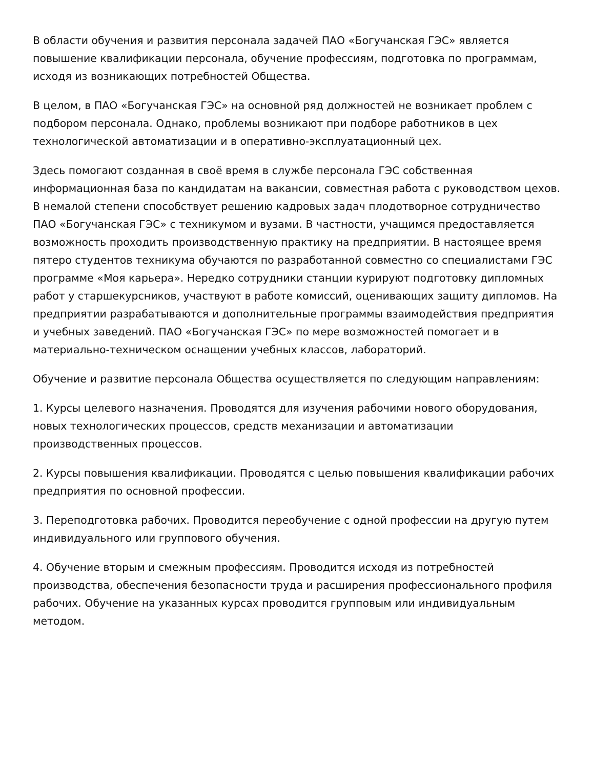В области обучения и развития персонала задачей ПАО «Богучанская ГЭС» является повышение квалификации персонала, обучение профессиям, подготовка по программам, исходя из возникающих потребностей Общества.
В целом, в ПАО «Богучанская ГЭС» на основной ряд должностей не возникает проблем с подбором персонала. Однако, проблемы возникают при подборе работников в цех технологической автоматизации и в оперативно-эксплуатационный цех.
Здесь помогают созданная в своё время в службе персонала ГЭС собственная информационная база по кандидатам на вакансии, совместная работа с руководством цехов. В немалой степени способствует решению кадровых задач плодотворное сотрудничество ПАО «Богучанская ГЭС» с техникумом и вузами. В частности, учащимся предоставляется возможность проходить производственную практику на предприятии. В настоящее время пятеро студентов техникума обучаются по разработанной совместно со специалистами ГЭС программе «Моя карьера». Нередко сотрудники станции курируют подготовку дипломных работ у старшекурсников, участвуют в работе комиссий, оценивающих защиту дипломов. На предприятии разрабатываются и дополнительные программы взаимодействия предприятия и учебных заведений. ПАО «Богучанская ГЭС» по мере возможностей помогает и в материально-техническом оснащении учебных классов, лабораторий.
Обучение и развитие персонала Общества осуществляется по следующим направлениям:
1. Курсы целевого назначения. Проводятся для изучения рабочими нового оборудования, новых технологических процессов, средств механизации и автоматизации производственных процессов.
2. Курсы повышения квалификации. Проводятся с целью повышения квалификации рабочих предприятия по основной профессии.
3. Переподготовка рабочих. Проводится переобучение с одной профессии на другую путем индивидуального или группового обучения.
4. Обучение вторым и смежным профессиям. Проводится исходя из потребностей производства, обеспечения безопасности труда и расширения профессионального профиля рабочих. Обучение на указанных курсах проводится групповым или индивидуальным методом.